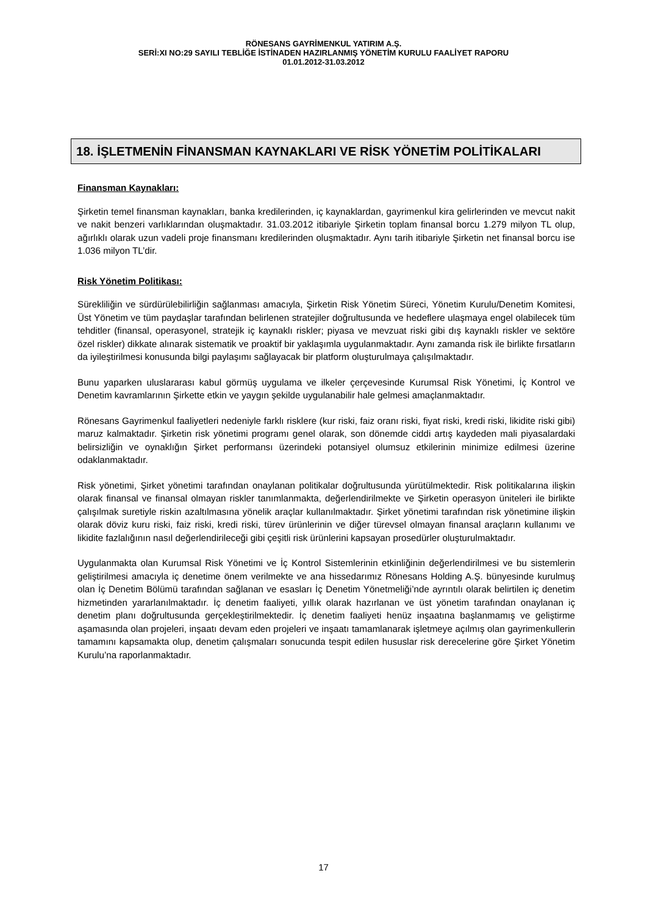RÖNESANS GAYRİMENKUL YATIRIM A.Ş.
SERİ:XI NO:29 SAYILI TEBLİĞE İSTİNADEN HAZIRLANMIŞ YÖNETİM KURULU FAALİYET RAPORU
01.01.2012-31.03.2012
18. İŞLETMENİN FİNANSMAN KAYNAKLARI VE RİSK YÖNETİM POLİTİKALARI
Finansman Kaynakları:
Şirketin temel finansman kaynakları, banka kredilerinden, iç kaynaklardan, gayrimenkul kira gelirlerinden ve mevcut nakit ve nakit benzeri varlıklarından oluşmaktadır. 31.03.2012 itibariyle Şirketin toplam finansal borcu 1.279 milyon TL olup, ağırlıklı olarak uzun vadeli proje finansmanı kredilerinden oluşmaktadır. Aynı tarih itibariyle Şirketin net finansal borcu ise 1.036 milyon TL’dir.
Risk Yönetim Politikası:
Sürekliliğin ve sürdürülebilirliğin sağlanması amacıyla, Şirketin Risk Yönetim Süreci, Yönetim Kurulu/Denetim Komitesi, Üst Yönetim ve tüm paydaşlar tarafından belirlenen stratejiler doğrultusunda ve hedeflere ulaşmaya engel olabilecek tüm tehditler (finansal, operasyonel, stratejik iç kaynaklı riskler; piyasa ve mevzuat riski gibi dış kaynaklı riskler ve sektöre özel riskler) dikkate alınarak sistematik ve proaktif bir yaklaşımla uygulanmaktadır. Aynı zamanda risk ile birlikte fırsatların da iyileştirilmesi konusunda bilgi paylaşımı sağlayacak bir platform oluşturulmaya çalışılmaktadır.
Bunu yaparken uluslararası kabul görmüş uygulama ve ilkeler çerçevesinde Kurumsal Risk Yönetimi, İç Kontrol ve Denetim kavramlarının Şirkette etkin ve yaygın şekilde uygulanabilir hale gelmesi amaçlanmaktadır.
Rönesans Gayrimenkul faaliyetleri nedeniyle farklı risklere (kur riski, faiz oranı riski, fiyat riski, kredi riski, likidite riski gibi) maruz kalmaktadır. Şirketin risk yönetimi programı genel olarak, son dönemde ciddi artış kaydeden mali piyasalardaki belirsizliğin ve oynaklığın Şirket performansı üzerindeki potansiyel olumsuz etkilerinin minimize edilmesi üzerine odaklanmaktadır.
Risk yönetimi, Şirket yönetimi tarafından onaylanan politikalar doğrultusunda yürütülmektedir. Risk politikalarına ilişkin olarak finansal ve finansal olmayan riskler tanımlanmakta, değerlendirilmekte ve Şirketin operasyon üniteleri ile birlikte çalışılmak suretiyle riskin azaltılmasına yönelik araçlar kullanılmaktadır. Şirket yönetimi tarafından risk yönetimine ilişkin olarak döviz kuru riski, faiz riski, kredi riski, türev ürünlerinin ve diğer türevsel olmayan finansal araçların kullanımı ve likidite fazlalığının nasıl değerlendirileceği gibi çeşitli risk ürünlerini kapsayan prosedürler oluşturulmaktadır.
Uygulanmakta olan Kurumsal Risk Yönetimi ve İç Kontrol Sistemlerinin etkinliğinin değerlendirilmesi ve bu sistemlerin geliştirilmesi amacıyla iç denetime önem verilmekte ve ana hissedarımız Rönesans Holding A.Ş. bünyesinde kurulmuş olan İç Denetim Bölümü tarafından sağlanan ve esasları İç Denetim Yönetmeliği’nde ayrıntılı olarak belirtilen iç denetim hizmetinden yararlanılmaktadır. İç denetim faaliyeti, yıllık olarak hazırlanan ve üst yönetim tarafından onaylanan iç denetim planı doğrultusunda gerçekleştirilmektedir. İç denetim faaliyeti henüz inşaatına başlanmamış ve geliştirme aşamasında olan projeleri, inşaatı devam eden projeleri ve inşaatı tamamlanarak işletmeye açılmış olan gayrimenkullerin tamamını kapsamakta olup, denetim çalışmaları sonucunda tespit edilen hususlar risk derecelerine göre Şirket Yönetim Kurulu’na raporlanmaktadır.
17